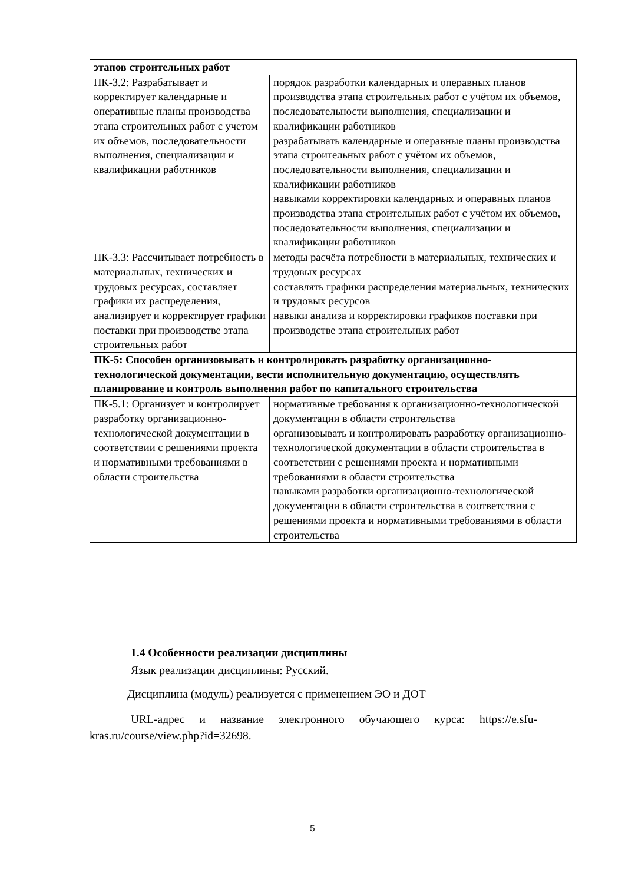| этапов строительных работ | |
| ПК-3.2: Разрабатывает и корректирует календарные и оперативные планы производства этапа строительных работ с учетом их объемов, последовательности выполнения, специализации и квалификации работников | порядок разработки календарных и операвных планов производства этапа строительных работ с учётом их объемов, последовательности выполнения, специализации и квалификации работников разрабатывать календарные и операвные планы производства этапа строительных работ с учётом их объемов, последовательности выполнения, специализации и квалификации работников навыками корректировки календарных и операвных планов производства этапа строительных работ с учётом их объемов, последовательности выполнения, специализации и квалификации работников |
| ПК-3.3: Рассчитывает потребность в материальных, технических и трудовых ресурсах, составляет графики их распределения, анализирует и корректирует графики поставки при производстве этапа строительных работ | методы расчёта потребности в материальных, технических и трудовых ресурсах составлять графики распределения материальных, технических и трудовых ресурсов навыки анализа и корректировки графиков поставки при производстве этапа строительных работ |
| ПК-5: Способен организовывать и контролировать разработку организационно-технологической документации, вести исполнительную документацию, осуществлять планирование и контроль выполнения работ по капитального строительства | |
| ПК-5.1: Организует и контролирует разработку организационно-технологической документации в соответствии с решениями проекта и нормативными требованиями в области строительства | нормативные требования к организационно-технологической документации в области строительства организовывать и контролировать разработку организационно-технологической документации в области строительства в соответствии с решениями проекта и нормативными требованиями в области строительства навыками разработки организационно-технологической документации в области строительства в соответствии с решениями проекта и нормативными требованиями в области строительства |
1.4 Особенности реализации дисциплины
Язык реализации дисциплины: Русский.
Дисциплина (модуль) реализуется с применением ЭО и ДОТ
URL-адрес и название электронного обучающего курса: https://e.sfu-kras.ru/course/view.php?id=32698.
5